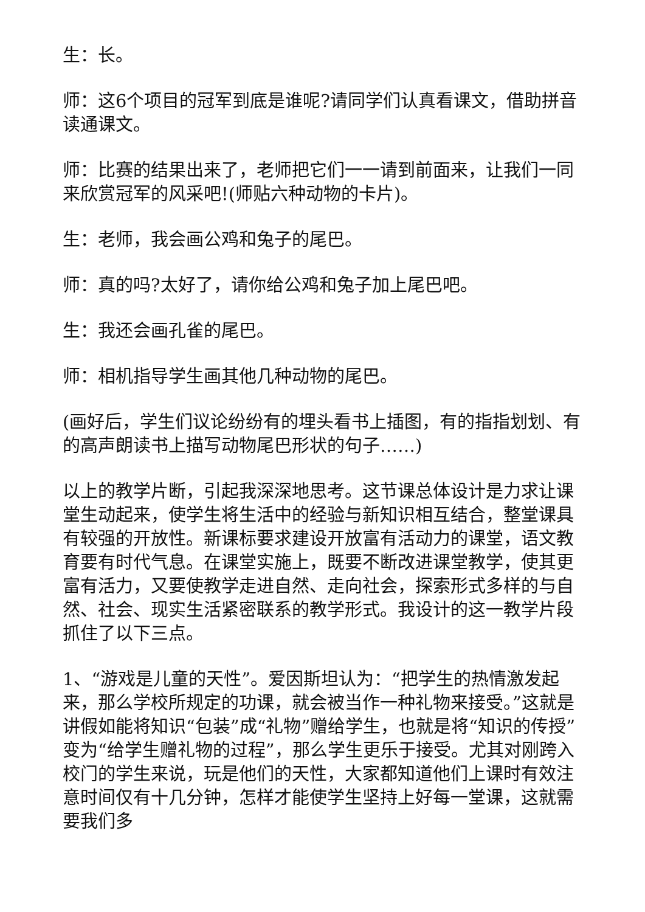生：长。
师：这6个项目的冠军到底是谁呢?请同学们认真看课文，借助拼音读通课文。
师：比赛的结果出来了，老师把它们一一请到前面来，让我们一同来欣赏冠军的风采吧!(师贴六种动物的卡片)。
生：老师，我会画公鸡和兔子的尾巴。
师：真的吗?太好了，请你给公鸡和兔子加上尾巴吧。
生：我还会画孔雀的尾巴。
师：相机指导学生画其他几种动物的尾巴。
(画好后，学生们议论纷纷有的埋头看书上插图，有的指指划划、有的高声朗读书上描写动物尾巴形状的句子……)
以上的教学片断，引起我深深地思考。这节课总体设计是力求让课堂生动起来，使学生将生活中的经验与新知识相互结合，整堂课具有较强的开放性。新课标要求建设开放富有活动力的课堂，语文教育要有时代气息。在课堂实施上，既要不断改进课堂教学，使其更富有活力，又要使教学走进自然、走向社会，探索形式多样的与自然、社会、现实生活紧密联系的教学形式。我设计的这一教学片段抓住了以下三点。
1、“游戏是儿童的天性”。爱因斯坦认为：“把学生的热情激发起来，那么学校所规定的功课，就会被当作一种礼物来接受。”这就是讲假如能将知识“包装”成“礼物”赠给学生，也就是将“知识的传授”变为“给学生赠礼物的过程”，那么学生更乐于接受。尤其对刚跨入校门的学生来说，玩是他们的天性，大家都知道他们上课时有效注意时间仅有十几分钟，怎样才能使学生坚持上好每一堂课，这就需要我们多